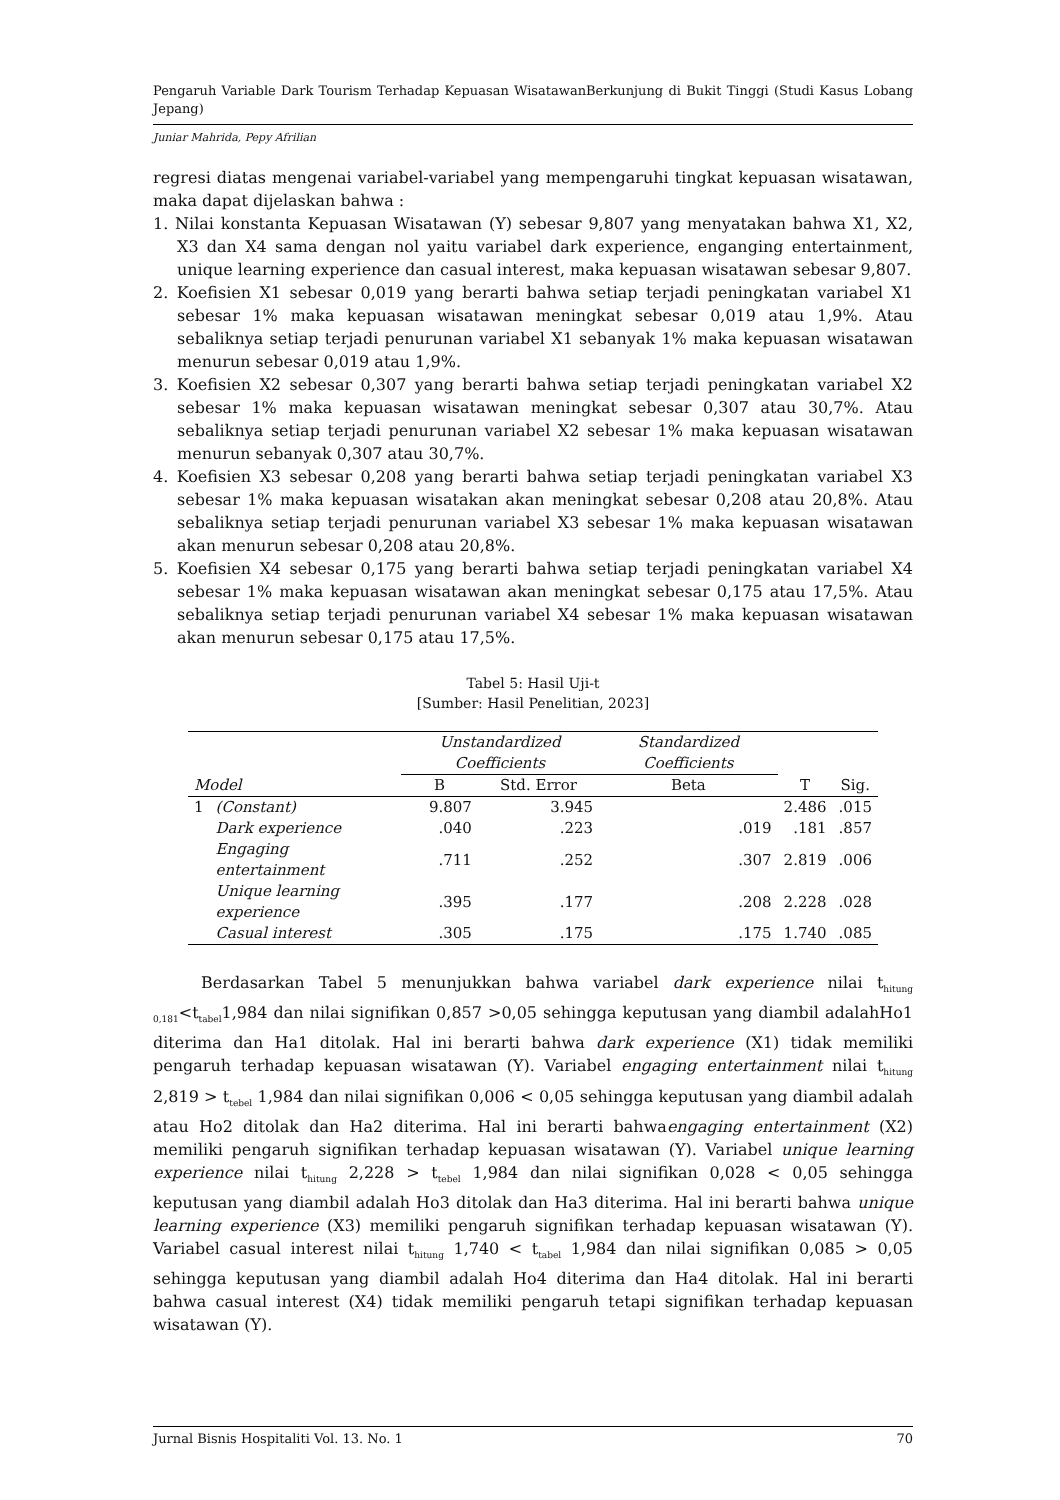Pengaruh Variable Dark Tourism Terhadap Kepuasan WisatawanBerkunjung di Bukit Tinggi (Studi Kasus Lobang Jepang)
Juniar Mahrida, Pepy Afrilian
regresi diatas mengenai variabel-variabel yang mempengaruhi tingkat kepuasan wisatawan, maka dapat dijelaskan bahwa :
1. Nilai konstanta Kepuasan Wisatawan (Y) sebesar 9,807 yang menyatakan bahwa X1, X2, X3 dan X4 sama dengan nol yaitu variabel dark experience, enganging entertainment, unique learning experience dan casual interest, maka kepuasan wisatawan sebesar 9,807.
2. Koefisien X1 sebesar 0,019 yang berarti bahwa setiap terjadi peningkatan variabel X1 sebesar 1% maka kepuasan wisatawan meningkat sebesar 0,019 atau 1,9%. Atau sebaliknya setiap terjadi penurunan variabel X1 sebanyak 1% maka kepuasan wisatawan menurun sebesar 0,019 atau 1,9%.
3. Koefisien X2 sebesar 0,307 yang berarti bahwa setiap terjadi peningkatan variabel X2 sebesar 1% maka kepuasan wisatawan meningkat sebesar 0,307 atau 30,7%. Atau sebaliknya setiap terjadi penurunan variabel X2 sebesar 1% maka kepuasan wisatawan menurun sebanyak 0,307 atau 30,7%.
4. Koefisien X3 sebesar 0,208 yang berarti bahwa setiap terjadi peningkatan variabel X3 sebesar 1% maka kepuasan wisatakan akan meningkat sebesar 0,208 atau 20,8%. Atau sebaliknya setiap terjadi penurunan variabel X3 sebesar 1% maka kepuasan wisatawan akan menurun sebesar 0,208 atau 20,8%.
5. Koefisien X4 sebesar 0,175 yang berarti bahwa setiap terjadi peningkatan variabel X4 sebesar 1% maka kepuasan wisatawan akan meningkat sebesar 0,175 atau 17,5%. Atau sebaliknya setiap terjadi penurunan variabel X4 sebesar 1% maka kepuasan wisatawan akan menurun sebesar 0,175 atau 17,5%.
Tabel 5: Hasil Uji-t
[Sumber: Hasil Penelitian, 2023]
| | | Unstandardized Coefficients | | Standardized Coefficients | | |
| --- | --- | --- | --- | --- | --- | --- |
| Model | | B | Std. Error | Beta | T | Sig. |
| 1 | (Constant) | 9.807 | 3.945 | | 2.486 | .015 |
| | Dark experience | .040 | .223 | .019 | .181 | .857 |
| | Engaging entertainment | .711 | .252 | .307 | 2.819 | .006 |
| | Unique learning experience | .395 | .177 | .208 | 2.228 | .028 |
| | Casual interest | .305 | .175 | .175 | 1.740 | .085 |
Berdasarkan Tabel 5 menunjukkan bahwa variabel dark experience nilai t<sub>hitung 0,181</sub><t<sub>tabel</sub>1,984 dan nilai signifikan 0,857 >0,05 sehingga keputusan yang diambil adalahHo1 diterima dan Ha1 ditolak. Hal ini berarti bahwa dark experience (X1) tidak memiliki pengaruh terhadap kepuasan wisatawan (Y). Variabel engaging entertainment nilai t<sub>hitung</sub> 2,819 > t<sub>tebel</sub> 1,984 dan nilai signifikan 0,006 < 0,05 sehingga keputusan yang diambil adalah atau Ho2 ditolak dan Ha2 diterima. Hal ini berarti bahwaengaging entertainment (X2) memiliki pengaruh signifikan terhadap kepuasan wisatawan (Y). Variabel unique learning experience nilai t<sub>hitung</sub> 2,228 > t<sub>tebel</sub> 1,984 dan nilai signifikan 0,028 < 0,05 sehingga keputusan yang diambil adalah Ho3 ditolak dan Ha3 diterima. Hal ini berarti bahwa unique learning experience (X3) memiliki pengaruh signifikan terhadap kepuasan wisatawan (Y). Variabel casual interest nilai t<sub>hitung</sub> 1,740 < t<sub>tabel</sub> 1,984 dan nilai signifikan 0,085 > 0,05 sehingga keputusan yang diambil adalah Ho4 diterima dan Ha4 ditolak. Hal ini berarti bahwa casual interest (X4) tidak memiliki pengaruh tetapi signifikan terhadap kepuasan wisatawan (Y).
Jurnal Bisnis Hospitaliti Vol. 13. No. 1 70